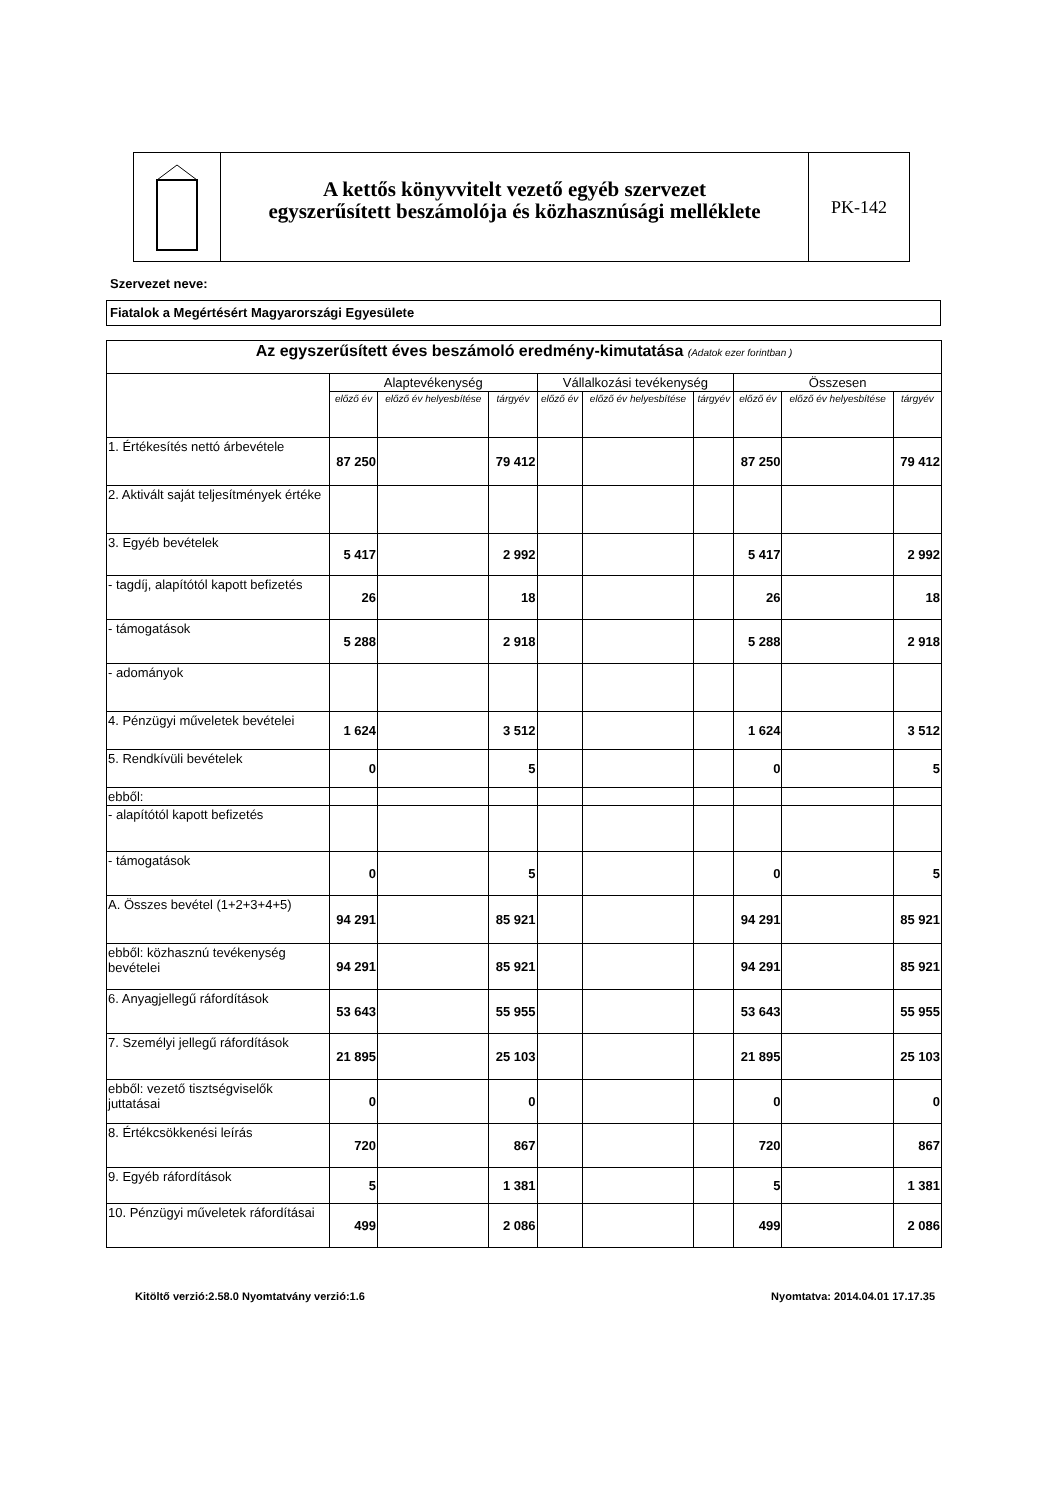A kettős könyvvitelt vezető egyéb szervezet
egyszerűsített beszámolója és közhasznúsági melléklete
PK-142
Szervezet neve:
Fiatalok a Megértésért Magyarországi Egyesülete
| Az egyszerűsített éves beszámoló eredmény-kimutatása (Adatok ezer forintban ) | | | | | | | | | |
| --- | --- | --- | --- | --- | --- | --- | --- | --- | --- |
| | Alaptevékenység | | | Vállalkozási tevékenység | | | Összesen | | |
| | előző év | előző év helyesbítése | tárgyév | előző év | előző év helyesbítése | tárgyév | előző év | előző év helyesbítése | tárgyév |
| 1. Értékesítés nettó árbevétele | 87 250 | | 79 412 | | | | 87 250 | | 79 412 |
| 2. Aktivált saját teljesítmények értéke | | | | | | | | | |
| 3. Egyéb bevételek | 5 417 | | 2 992 | | | | 5 417 | | 2 992 |
| - tagdíj, alapítótól kapott befizetés | 26 | | 18 | | | | 26 | | 18 |
| - támogatások | 5 288 | | 2 918 | | | | 5 288 | | 2 918 |
| - adományok | | | | | | | | | |
| 4. Pénzügyi műveletek bevételei | 1 624 | | 3 512 | | | | 1 624 | | 3 512 |
| 5. Rendkívüli bevételek | 0 | | 5 | | | | 0 | | 5 |
| ebből: | | | | | | | | | |
| - alapítótól kapott befizetés | | | | | | | | | |
| - támogatások | 0 | | 5 | | | | 0 | | 5 |
| A. Összes bevétel (1+2+3+4+5) | 94 291 | | 85 921 | | | | 94 291 | | 85 921 |
| ebből: közhasznú tevékenység bevételei | 94 291 | | 85 921 | | | | 94 291 | | 85 921 |
| 6. Anyagjellegű ráfordítások | 53 643 | | 55 955 | | | | 53 643 | | 55 955 |
| 7. Személyi jellegű ráfordítások | 21 895 | | 25 103 | | | | 21 895 | | 25 103 |
| ebből: vezető tisztségviselők juttatásai | 0 | | 0 | | | | 0 | | 0 |
| 8. Értékcsökkenési leírás | 720 | | 867 | | | | 720 | | 867 |
| 9. Egyéb ráfordítások | 5 | | 1 381 | | | | 5 | | 1 381 |
| 10. Pénzügyi műveletek ráfordításai | 499 | | 2 086 | | | | 499 | | 2 086 |
Kitöltő verzió:2.58.0 Nyomtatvány verzió:1.6 Nyomtatva: 2014.04.01 17.17.35